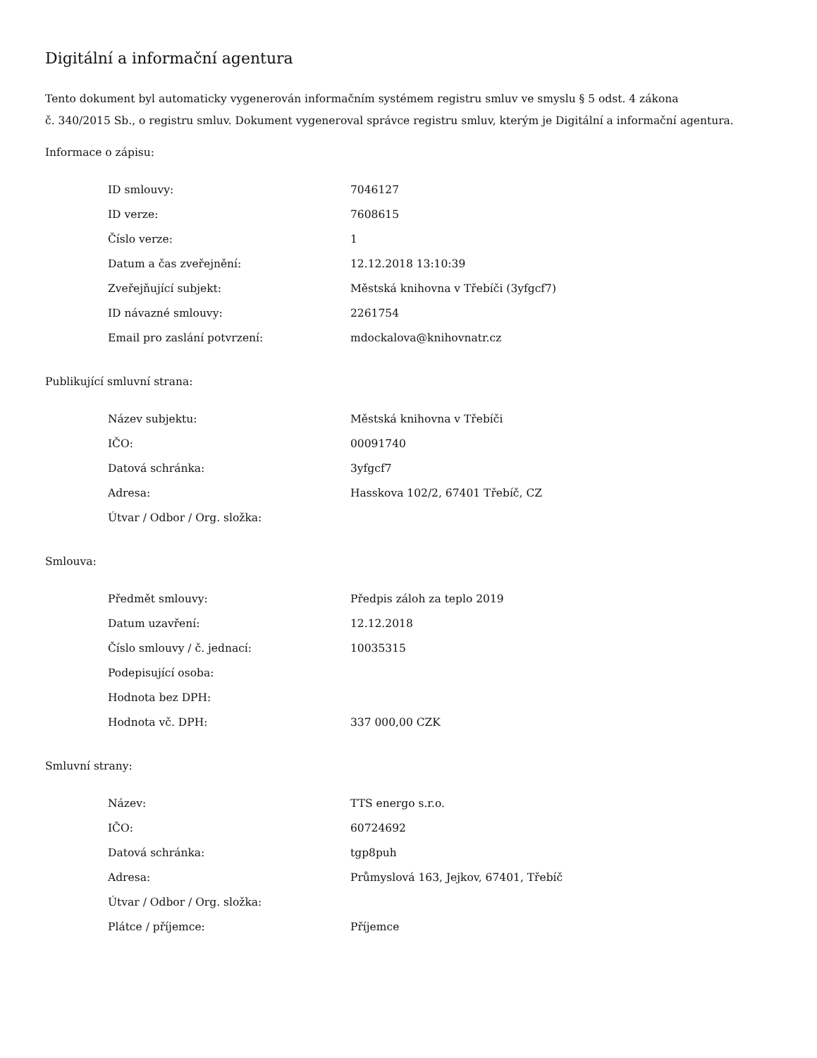Digitální a informační agentura
Tento dokument byl automaticky vygenerován informačním systémem registru smluv ve smyslu § 5 odst. 4 zákona
č. 340/2015 Sb., o registru smluv. Dokument vygeneroval správce registru smluv, kterým je Digitální a informační agentura.
Informace o zápisu:
| ID smlouvy: | 7046127 |
| ID verze: | 7608615 |
| Číslo verze: | 1 |
| Datum a čas zveřejnění: | 12.12.2018 13:10:39 |
| Zveřejňující subjekt: | Městská knihovna v Třebíči (3yfgcf7) |
| ID návazné smlouvy: | 2261754 |
| Email pro zaslání potvrzení: | mdockalova@knihovnatr.cz |
Publikující smluvní strana:
| Název subjektu: | Městská knihovna v Třebíči |
| IČO: | 00091740 |
| Datová schránka: | 3yfgcf7 |
| Adresa: | Hasskova 102/2, 67401 Třebíč, CZ |
| Útvar / Odbor / Org. složka: | |
Smlouva:
| Předmět smlouvy: | Předpis záloh za teplo 2019 |
| Datum uzavření: | 12.12.2018 |
| Číslo smlouvy / č. jednací: | 10035315 |
| Podepisující osoba: | |
| Hodnota bez DPH: | |
| Hodnota vč. DPH: | 337 000,00 CZK |
Smluvní strany:
| Název: | TTS energo s.r.o. |
| IČO: | 60724692 |
| Datová schránka: | tgp8puh |
| Adresa: | Průmyslová 163, Jejkov, 67401, Třebíč |
| Útvar / Odbor / Org. složka: | |
| Plátce / příjemce: | Příjemce |